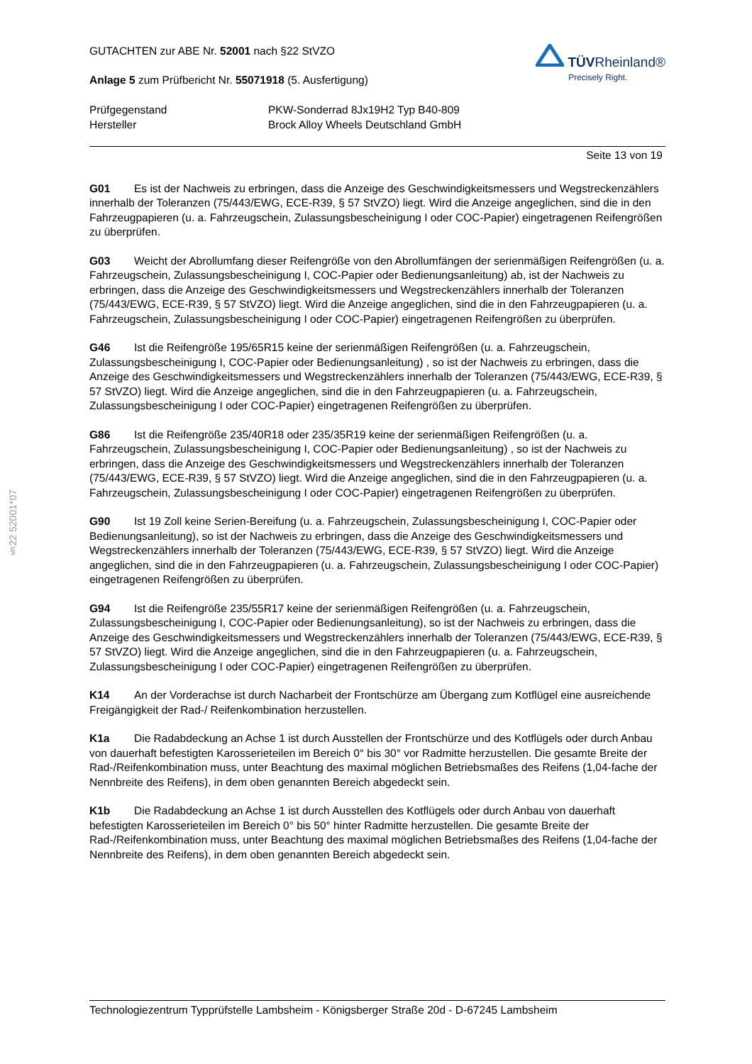§22 52001*07
GUTACHTEN zur ABE Nr. 52001 nach §22 StVZO
Anlage 5 zum Prüfbericht Nr. 55071918 (5. Ausfertigung)
TÜVRheinland®
Precisely Right.
Prüfgegenstand
PKW-Sonderrad 8Jx19H2 Typ B40-809
Hersteller
Brock Alloy Wheels Deutschland GmbH
Seite 13 von 19
G01 Es ist der Nachweis zu erbringen, dass die Anzeige des Geschwindigkeitsmessers und Wegstreckenzählers innerhalb der Toleranzen (75/443/EWG, ECE-R39, § 57 StVZO) liegt. Wird die Anzeige angeglichen, sind die in den Fahrzeugpapieren (u. a. Fahrzeugschein, Zulassungsbescheinigung I oder COC-Papier) eingetragenen Reifengrößen zu überprüfen.
G03 Weicht der Abrollumfang dieser Reifengröße von den Abrollumfängen der serienmäßigen Reifengrößen (u. a. Fahrzeugschein, Zulassungsbescheinigung I, COC-Papier oder Bedienungsanleitung) ab, ist der Nachweis zu erbringen, dass die Anzeige des Geschwindigkeitsmessers und Wegstreckenzählers innerhalb der Toleranzen (75/443/EWG, ECE-R39, § 57 StVZO) liegt. Wird die Anzeige angeglichen, sind die in den Fahrzeugpapieren (u. a. Fahrzeugschein, Zulassungsbescheinigung I oder COC-Papier) eingetragenen Reifengrößen zu überprüfen.
G46 Ist die Reifengröße 195/65R15 keine der serienmäßigen Reifengrößen (u. a. Fahrzeugschein, Zulassungsbescheinigung I, COC-Papier oder Bedienungsanleitung) , so ist der Nachweis zu erbringen, dass die Anzeige des Geschwindigkeitsmessers und Wegstreckenzählers innerhalb der Toleranzen (75/443/EWG, ECE-R39, § 57 StVZO) liegt. Wird die Anzeige angeglichen, sind die in den Fahrzeugpapieren (u. a. Fahrzeugschein, Zulassungsbescheinigung I oder COC-Papier) eingetragenen Reifengrößen zu überprüfen.
G86 Ist die Reifengröße 235/40R18 oder 235/35R19 keine der serienmäßigen Reifengrößen (u. a. Fahrzeugschein, Zulassungsbescheinigung I, COC-Papier oder Bedienungsanleitung) , so ist der Nachweis zu erbringen, dass die Anzeige des Geschwindigkeitsmessers und Wegstreckenzählers innerhalb der Toleranzen (75/443/EWG, ECE-R39, § 57 StVZO) liegt. Wird die Anzeige angeglichen, sind die in den Fahrzeugpapieren (u. a. Fahrzeugschein, Zulassungsbescheinigung I oder COC-Papier) eingetragenen Reifengrößen zu überprüfen.
G90 Ist 19 Zoll keine Serien-Bereifung (u. a. Fahrzeugschein, Zulassungsbescheinigung I, COC-Papier oder Bedienungsanleitung), so ist der Nachweis zu erbringen, dass die Anzeige des Geschwindigkeitsmessers und Wegstreckenzählers innerhalb der Toleranzen (75/443/EWG, ECE-R39, § 57 StVZO) liegt. Wird die Anzeige angeglichen, sind die in den Fahrzeugpapieren (u. a. Fahrzeugschein, Zulassungsbescheinigung I oder COC-Papier) eingetragenen Reifengrößen zu überprüfen.
G94 Ist die Reifengröße 235/55R17 keine der serienmäßigen Reifengrößen (u. a. Fahrzeugschein, Zulassungsbescheinigung I, COC-Papier oder Bedienungsanleitung), so ist der Nachweis zu erbringen, dass die Anzeige des Geschwindigkeitsmessers und Wegstreckenzählers innerhalb der Toleranzen (75/443/EWG, ECE-R39, § 57 StVZO) liegt. Wird die Anzeige angeglichen, sind die in den Fahrzeugpapieren (u. a. Fahrzeugschein, Zulassungsbescheinigung I oder COC-Papier) eingetragenen Reifengrößen zu überprüfen.
K14 An der Vorderachse ist durch Nacharbeit der Frontschürze am Übergang zum Kotflügel eine ausreichende Freigängigkeit der Rad-/ Reifenkombination herzustellen.
K1a Die Radabdeckung an Achse 1 ist durch Ausstellen der Frontschürze und des Kotflügels oder durch Anbau von dauerhaft befestigten Karosserieteilen im Bereich 0° bis 30° vor Radmitte herzustellen. Die gesamte Breite der Rad-/Reifenkombination muss, unter Beachtung des maximal möglichen Betriebsmaßes des Reifens (1,04-fache der Nennbreite des Reifens), in dem oben genannten Bereich abgedeckt sein.
K1b Die Radabdeckung an Achse 1 ist durch Ausstellen des Kotflügels oder durch Anbau von dauerhaft befestigten Karosserieteilen im Bereich 0° bis 50° hinter Radmitte herzustellen. Die gesamte Breite der Rad-/Reifenkombination muss, unter Beachtung des maximal möglichen Betriebsmaßes des Reifens (1,04-fache der Nennbreite des Reifens), in dem oben genannten Bereich abgedeckt sein.
Technologiezentrum Typprüfstelle Lambsheim - Königsberger Straße 20d - D-67245 Lambsheim